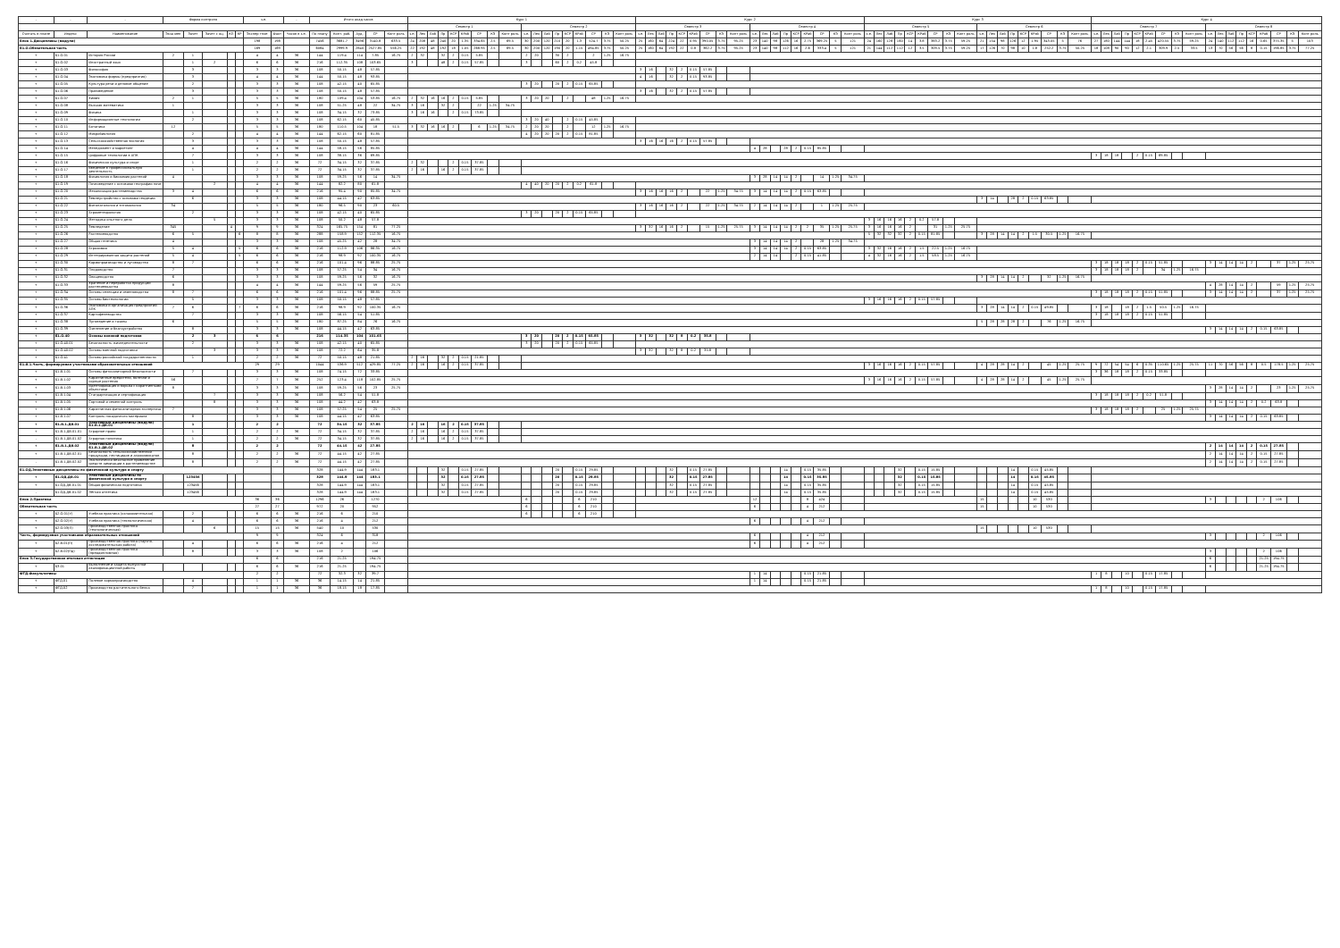| - | - | - | Форма контроля | | | | | з.е. | | - | Итого акад.часов | | | | | Курс 1 | | | | | | | | | | | | | | | | | | Курс 2 | | | | | | | | | | | | | | | | | | Курс 3 | | | | | | | | | | | | | | | | | | Курс 4 | | | | | | | | | | | | | | | | | |
| --- | --- | --- | --- | --- | --- | --- | --- | --- | --- | --- | --- | --- | --- | --- | --- | --- | --- | --- | --- | --- | --- | --- | --- | --- | --- | --- | --- | --- | --- | --- | --- | --- | --- | --- | --- | --- | --- | --- | --- | --- | --- | --- | --- | --- | --- | --- | --- | --- | --- | --- | --- | --- | --- | --- | --- | --- | --- | --- | --- | --- | --- | --- | --- | --- | --- | --- | --- | --- | --- | --- | --- | --- | --- | --- | --- | --- | --- | --- | --- | --- | --- | --- | --- | --- | --- | --- | --- |
| | | | | | | | | | | | | | | | | Семестр 1 | | | | | | | | | Семестр 2 | | | | | | | | | Семестр 3 | | | | | | | | | Семестр 4 | | | | | | | | | Семестр 5 | | | | | | | | | Семестр 6 | | | | | | | | | Семестр 7 | | | | | | | | | Семестр 8 | | | | | | | | |
| Считать в плане | Индекс | Наименование | Экза мен | Зачет | Зачет с оц. | КП | КР | Экспер тное | Факт | Часов в з.е. | По плану | Конт. раб. | Ауд. | СР | Конт роль | з.е. | Лек | Лаб | Пр | КСР | КРаб | СР | КЭ | Конт роль | з.е. | Лек | Лаб | Пр | КСР | КРаб | СР | КЭ | Конт роль | з.е. | Лек | Лаб | Пр | КСР | КРаб | СР | КЭ | Конт роль | з.е. | Лек | Лаб | Пр | КСР | КРаб | СР | КЭ | Конт роль | з.е. | Лек | Лаб | Пр | КСР | КРаб | СР | КЭ | Конт роль | з.е. | Лек | Лаб | Пр | КСР | КРаб | СР | КЭ | Конт роль | з.е. | Лек | Лаб | Пр | КСР | КРаб | СР | КЭ | Конт роль | з.е. | Лек | Лаб | Пр | КСР | КРаб | СР | КЭ | Конт роль |
| Блок 1.Дисциплины (модули) | | | | | | | | 198 | 198 | | 7456 | 3681.7 | 3496 | 3140.8 | 633.5 | 24 | 208 | 48 | 240 | 20 | 1.35 | 334.65 | 2.5 | 69.5 | 30 | 200 | 120 | 210 | 20 | 1.3 | 524.7 | 3.75 | 50.25 | 25 | 160 | 64 | 224 | 22 | 0.95 | 390.05 | 3.75 | 95.25 | 23 | 140 | 98 | 126 | 16 | 2.75 | 369.25 | 5 | 121 | 24 | 160 | 128 | 160 | 14 | 3.8 | 383.2 | 3.75 | 59.25 | 21 | 154 | 98 | 126 | 12 | 1.95 | 343.05 | 5 | 76 | 27 | 180 | 144 | 144 | 18 | 2.45 | 420.55 | 3.75 | 59.25 | 24 | 140 | 112 | 112 | 16 | 0.65 | 375.35 | 5 | 103 |
| Б1.О.Обязательная часть | | | | | | | | 169 | 169 | | 6084 | 2999.9 | 2840 | 2527.85 | 556.25 | 22 | 192 | 48 | 192 | 18 | 1.05 | 268.95 | 2.5 | 69.5 | 30 | 200 | 120 | 190 | 20 | 1.15 | 494.85 | 3.75 | 50.25 | 25 | 160 | 64 | 192 | 22 | 0.8 | 362.2 | 3.75 | 95.25 | 23 | 140 | 98 | 112 | 16 | 2.6 | 333.4 | 5 | 121 | 21 | 144 | 112 | 112 | 12 | 3.5 | 309.5 | 3.75 | 59.25 | 17 | 126 | 70 | 98 | 10 | 1.8 | 252.2 | 3.75 | 50.25 | 18 | 108 | 90 | 90 | 12 | 2.1 | 309.9 | 2.5 | 33.5 | 13 | 70 | 56 | 56 | 8 | 0.15 | 196.85 | 3.75 | 77.25 |
| + | Б1.О.01 | История России | 2 | 1 | | | | 4 | 4 | 36 | 144 | 119.4 | 114 | 7.85 | 16.75 | 2 | 32 | | 32 | 2 | 0.15 | 5.85 | | | 2 | 20 | | 30 | 2 | | 2 | 1.25 | 16.75 | | | | | | | | | | | | | | | | | | | | | | | | | | | | | | | | | | | | | | | | | | | | | | | | | | | | | | |
| + | Б1.О.02 | Иностранный язык | | 1 | 2 | | | 6 | 6 | 36 | 216 | 112.35 | 108 | 103.65 | | 3 | | | 48 | 2 | 0.15 | 57.85 | | | 3 | | | 60 | 2 | 0.2 | 45.8 | | | | | | | | | | | | | | | | | | | | | | | | | | | | | | | | | | | | | | | | | | | | | | | | | | | | | | | | |
| + | Б1.О.03 | Философия | | 3 | | | | 3 | 3 | 36 | 108 | 50.15 | 48 | 57.85 | | | | | | | | | | | | | | | | | | | | 3 | 16 | | 32 | 2 | 0.15 | 57.85 | | | | | | | | | | | | | | | | | | | | | | | | | | | | | | | | | | | | | | | | | | | | | | | |
| + | Б1.О.04 | Экономика фирмы (предприятия) | | 3 | | | | 4 | 4 | 36 | 144 | 50.15 | 48 | 93.85 | | | | | | | | | | | | | | | | | | | | 4 | 16 | | 32 | 2 | 0.15 | 93.85 | | | | | | | | | | | | | | | | | | | | | | | | | | | | | | | | | | | | | | | | | | | | | | | |
| + | Б1.О.05 | Культура речи и деловое общение | | 2 | | | | 3 | 3 | 36 | 108 | 42.15 | 40 | 65.85 | | | | | | | | | | | 3 | 20 | | 20 | 2 | 0.15 | 65.85 | | | | | | | | | | | | | | | | | | | | | | | | | | | | | | | | | | | | | | | | | | | | | | | | | | | | | | | | |
| + | Б1.О.06 | Правоведение | | 3 | | | | 3 | 3 | 36 | 108 | 50.15 | 48 | 57.85 | | | | | | | | | | | | | | | | | | | | 3 | 16 | | 32 | 2 | 0.15 | 57.85 | | | | | | | | | | | | | | | | | | | | | | | | | | | | | | | | | | | | | | | | | | | | | | | |
| + | Б1.О.07 | Химия | 2 | 1 | | | | 5 | 5 | 36 | 180 | 109.4 | 104 | 53.85 | 16.75 | 2 | 32 | 16 | 16 | 2 | 0.15 | 5.85 | | | 3 | 20 | 20 | | 2 | | 48 | 1.25 | 16.75 | | | | | | | | | | | | | | | | | | | | | | | | | | | | | | | | | | | | | | | | | | | | | | | | | | | | | | |
| + | Б1.О.08 | Высшая математика | 1 | | | | | 3 | 3 | 36 | 108 | 51.25 | 48 | 22 | 34.75 | 3 | 16 | | 32 | 2 | | 22 | 1.25 | 34.75 | | | | | | | | | | | | | | | | | | | | | | | | | | | | | | | | | | | | | | | | | | | | | | | | | | | | | | | | | | | | | | | |
| + | Б1.О.09 | Физика | | 1 | | | | 3 | 3 | 36 | 108 | 34.15 | 32 | 73.85 | | 3 | 16 | 16 | | 2 | 0.15 | 73.85 | | | | | | | | | | | | | | | | | | | | | | | | | | | | | | | | | | | | | | | | | | | | | | | | | | | | | | | | | | | | | | | | | |
| + | Б1.О.10 | Информационные технологии | | 2 | | | | 3 | 3 | 36 | 108 | 62.15 | 60 | 45.85 | | | | | | | | | | | 3 | 20 | 40 | | 2 | 0.15 | 45.85 | | | | | | | | | | | | | | | | | | | | | | | | | | | | | | | | | | | | | | | | | | | | | | | | | | | | | | | | |
| + | Б1.О.11 | Ботаника | 12 | | | | | 5 | 5 | 36 | 180 | 110.5 | 104 | 18 | 51.5 | 3 | 32 | 16 | 16 | 2 | | 6 | 1.25 | 34.75 | 2 | 20 | 20 | | 2 | | 12 | 1.25 | 16.75 | | | | | | | | | | | | | | | | | | | | | | | | | | | | | | | | | | | | | | | | | | | | | | | | | | | | | | |
| + | Б1.О.12 | Микробиология | | 2 | | | | 4 | 4 | 36 | 144 | 62.15 | 60 | 81.85 | | | | | | | | | | | 4 | 20 | 20 | 20 | 2 | 0.15 | 81.85 | | | | | | | | | | | | | | | | | | | | | | | | | | | | | | | | | | | | | | | | | | | | | | | | | | | | | | | | |
| + | Б1.О.13 | Сельскохозяйственная экология | | 3 | | | | 3 | 3 | 36 | 108 | 50.15 | 48 | 57.85 | | | | | | | | | | | | | | | | | | | | 3 | 16 | 16 | 16 | 2 | 0.15 | 57.85 | | | | | | | | | | | | | | | | | | | | | | | | | | | | | | | | | | | | | | | | | | | | | | | |
| + | Б1.О.14 | Менеджмент и маркетинг | | 4 | | | | 4 | 4 | 36 | 144 | 58.15 | 56 | 85.85 | | | | | | | | | | | | | | | | | | | | | | | | | | | | | 4 | 28 | | 28 | 2 | 0.15 | 85.85 | | | | | | | | | | | | | | | | | | | | | | | | | | | | | | | | | | | | | | |
| + | Б1.О.15 | Цифровые технологии в АПК | | 7 | | | | 3 | 3 | 36 | 108 | 38.15 | 36 | 69.85 | | | | | | | | | | | | | | | | | | | | | | | | | | | | | | | | | | | | | | | | | | | | | | | | | | | | | | | | 3 | 18 | 18 | | 2 | 0.15 | 69.85 | | | | | | | | | | | |
| + | Б1.О.16 | Физическая культура и спорт | | 1 | | | | 2 | 2 | 36 | 72 | 34.15 | 32 | 37.85 | | 2 | 32 | | | 2 | 0.15 | 37.85 | | | | | | | | | | | | | | | | | | | | | | | | | | | | | | | | | | | | | | | | | | | | | | | | | | | | | | | | | | | | | | | | | |
| + | Б1.О.17 | Введение в профессиональную деятельность | | 1 | | | | 2 | 2 | 36 | 72 | 34.15 | 32 | 37.85 | | 2 | 16 | | 16 | 2 | 0.15 | 37.85 | | | | | | | | | | | | | | | | | | | | | | | | | | | | | | | | | | | | | | | | | | | | | | | | | | | | | | | | | | | | | | | | | |
| + | Б1.О.18 | Физиология и биохимия растений | 4 | | | | | 3 | 3 | 36 | 108 | 59.25 | 56 | 14 | 34.75 | | | | | | | | | | | | | | | | | | | | | | | | | | | | 3 | 28 | 14 | 14 | 2 | | 14 | 1.25 | 34.75 | | | | | | | | | | | | | | | | | | | | | | | | | | | | | | | | | | | | |
| + | Б1.О.19 | Почвоведение с основами географии почв | | | 2 | | | 4 | 4 | 36 | 144 | 82.2 | 80 | 61.8 | | | | | | | | | | | 4 | 40 | 20 | 20 | 2 | 0.2 | 61.8 | | | | | | | | | | | | | | | | | | | | | | | | | | | | | | | | | | | | | | | | | | | | | | | | | | | | | | | | |
| + | Б1.О.20 | Механизация растениеводства | 3 | 4 | | | | 6 | 6 | 36 | 216 | 95.4 | 90 | 85.85 | 34.75 | | | | | | | | | | | | | | | | | | | 3 | 16 | 16 | 16 | 2 | | 22 | 1.25 | 34.75 | 3 | 14 | 14 | 14 | 2 | 0.15 | 63.85 | | | | | | | | | | | | | | | | | | | | | | | | | | | | | | | | | | | | | | |
| + | Б1.О.21 | Землеустройство с основами геодезии | | 6 | | | | 3 | 3 | 36 | 108 | 44.15 | 42 | 63.85 | | | | | | | | | | | | | | | | | | | | | | | | | | | | | | | | | | | | | | | | | | | | | | | 3 | 14 | | 28 | 2 | 0.15 | 63.85 | | | | | | | | | | | | | | | | | | | | |
| + | Б1.О.22 | Фитопатология и энтомология | 34 | | | | | 5 | 5 | 36 | 180 | 96.5 | 90 | 23 | 60.5 | | | | | | | | | | | | | | | | | | | 3 | 16 | 16 | 16 | 2 | | 22 | 1.25 | 34.75 | 2 | 14 | 14 | 14 | 2 | | 1 | 1.25 | 25.75 | | | | | | | | | | | | | | | | | | | | | | | | | | | | | | | | | | | | |
| + | Б1.О.23 | Агрометеорология | | 2 | | | | 3 | 3 | 36 | 108 | 42.15 | 40 | 65.85 | | | | | | | | | | | 3 | 20 | | 20 | 2 | 0.15 | 65.85 | | | | | | | | | | | | | | | | | | | | | | | | | | | | | | | | | | | | | | | | | | | | | | | | | | | | | | | | |
| + | Б1.О.24 | Методика опытного дела | | | 5 | | | 3 | 3 | 36 | 108 | 50.2 | 48 | 57.8 | | | | | | | | | | | | | | | | | | | | | | | | | | | | | | | | | | | | | | 3 | 16 | 16 | 16 | 2 | 0.2 | 57.8 | | | | | | | | | | | | | | | | | | | | | | | | | | | | | |
| + | Б1.О.25 | Земледелие | 345 | | | 4 | | 9 | 9 | 36 | 324 | 165.75 | 154 | 81 | 77.25 | | | | | | | | | | | | | | | | | | | 3 | 32 | 16 | 16 | 2 | | 15 | 1.25 | 25.75 | 3 | 14 | 14 | 14 | 2 | 2 | 35 | 1.25 | 25.75 | 3 | 16 | 16 | 16 | 2 | | 31 | 1.25 | 25.75 | | | | | | | | | | | | | | | | | | | | | | | | | | | |
| + | Б1.О.26 | Растениеводство | 6 | 5 | | | 6 | 8 | 8 | 36 | 288 | 158.9 | 152 | 112.35 | 16.75 | | | | | | | | | | | | | | | | | | | | | | | | | | | | | | | | | | | | | 5 | 32 | 32 | 32 | 2 | 0.15 | 81.85 | | | 3 | 28 | 14 | 14 | 2 | 1.5 | 30.5 | 1.25 | 16.75 | | | | | | | | | | | | | | | | | | |
| + | Б1.О.27 | Общая генетика | 4 | | | | | 3 | 3 | 36 | 108 | 45.25 | 42 | 28 | 34.75 | | | | | | | | | | | | | | | | | | | | | | | | | | | | 3 | 14 | 14 | 14 | 2 | | 28 | 1.25 | 34.75 | | | | | | | | | | | | | | | | | | | | | | | | | | | | | | | | | | | | |
| + | Б1.О.28 | Агрохимия | 5 | 4 | | | 5 | 6 | 6 | 36 | 216 | 112.9 | 106 | 86.35 | 16.75 | | | | | | | | | | | | | | | | | | | | | | | | | | | | 3 | 14 | 14 | 14 | 2 | 0.15 | 63.85 | | | 3 | 32 | 16 | 16 | 2 | 1.5 | 22.5 | 1.25 | 16.75 | | | | | | | | | | | | | | | | | | | | | | | | | | | |
| + | Б1.О.29 | Интегрированная защита растений | 5 | 4 | | | 5 | 6 | 6 | 36 | 216 | 98.9 | 92 | 100.35 | 16.75 | | | | | | | | | | | | | | | | | | | | | | | | | | | | 2 | 14 | 14 | | 2 | 0.15 | 41.85 | | | 4 | 32 | 16 | 16 | 2 | 1.5 | 58.5 | 1.25 | 16.75 | | | | | | | | | | | | | | | | | | | | | | | | | | | |
| + | Б1.О.30 | Кормопроизводство и луговодство | 8 | 7 | | | | 6 | 6 | 36 | 216 | 101.4 | 96 | 88.85 | 25.75 | | | | | | | | | | | | | | | | | | | | | | | | | | | | | | | | | | | | | | | | | | | | | | | | | | | | | | | 3 | 18 | 18 | 18 | 2 | 0.15 | 51.85 | | | 3 | 14 | 14 | 14 | 2 | | 37 | 1.25 | 25.75 |
| + | Б1.О.31 | Плодоводство | 7 | | | | | 3 | 3 | 36 | 108 | 57.25 | 54 | 34 | 16.75 | | | | | | | | | | | | | | | | | | | | | | | | | | | | | | | | | | | | | | | | | | | | | | | | | | | | | | | 3 | 18 | 18 | 18 | 2 | | 34 | 1.25 | 16.75 | | | | | | | | | |
| + | Б1.О.32 | Овощеводство | 6 | | | | | 3 | 3 | 36 | 108 | 59.25 | 56 | 32 | 16.75 | | | | | | | | | | | | | | | | | | | | | | | | | | | | | | | | | | | | | | | | | | | | | | 3 | 28 | 14 | 14 | 2 | | 32 | 1.25 | 16.75 | | | | | | | | | | | | | | | | | | |
| + | Б1.О.33 | Хранение и переработка продукции растениеводства | 8 | | | | | 4 | 4 | 36 | 144 | 59.25 | 56 | 59 | 25.75 | | | | | | | | | | | | | | | | | | | | | | | | | | | | | | | | | | | | | | | | | | | | | | | | | | | | | | | | | | | | | | | | 4 | 28 | 14 | 14 | 2 | | 59 | 1.25 | 25.75 |
| + | Б1.О.34 | Основы селекции и семеноводства | 8 | 7 | | | | 6 | 6 | 36 | 216 | 101.4 | 96 | 88.85 | 25.75 | | | | | | | | | | | | | | | | | | | | | | | | | | | | | | | | | | | | | | | | | | | | | | | | | | | | | | | 3 | 18 | 18 | 18 | 2 | 0.15 | 51.85 | | | 3 | 14 | 14 | 14 | 2 | | 37 | 1.25 | 25.75 |
| + | Б1.О.35 | Основы биотехнологии | | 5 | | | | 3 | 3 | 36 | 108 | 50.15 | 48 | 57.85 | | | | | | | | | | | | | | | | | | | | | | | | | | | | | | | | | | | | | | 3 | 16 | 16 | 16 | 2 | 0.15 | 57.85 | | | | | | | | | | | | | | | | | | | | | | | | | | | | | |
| + | Б1.О.36 | Экономика и организация предприятий АПК | 7 | 6 | | | 7 | 6 | 6 | 36 | 216 | 98.9 | 92 | 100.35 | 16.75 | | | | | | | | | | | | | | | | | | | | | | | | | | | | | | | | | | | | | | | | | | | | | | 3 | 28 | 14 | 14 | 2 | 0.15 | 49.85 | | | 3 | 18 | | 18 | 2 | 1.5 | 50.5 | 1.25 | 16.75 | | | | | | | | | |
| + | Б1.О.37 | Картофелеводство | | 7 | | | | 3 | 3 | 36 | 108 | 56.15 | 54 | 51.85 | | | | | | | | | | | | | | | | | | | | | | | | | | | | | | | | | | | | | | | | | | | | | | | | | | | | | | | | 3 | 18 | 18 | 18 | 2 | 0.15 | 51.85 | | | | | | | | | | | |
| + | Б1.О.38 | Луговедение и газоны | 6 | | | | | 5 | 5 | 36 | 180 | 87.25 | 84 | 76 | 16.75 | | | | | | | | | | | | | | | | | | | | | | | | | | | | | | | | | | | | | | | | | | | | | | 5 | 28 | 28 | 28 | 2 | | 76 | 1.25 | 16.75 | | | | | | | | | | | | | | | | | | |
| + | Б1.О.39 | Озеленение и благоустройство | | 8 | | | | 3 | 3 | 36 | 108 | 44.15 | 42 | 63.85 | | | | | | | | | | | | | | | | | | | | | | | | | | | | | | | | | | | | | | | | | | | | | | | | | | | | | | | | | | | | | | | | | 3 | 14 | 14 | 14 | 2 | 0.15 | 63.85 | | |
| + | Б1.О.40 | Основы военной подготовки | | 2 | 3 | | | 6 | 6 | | 216 | 114.35 | 104 | 101.65 | | | | | | | | | | | 3 | 20 | | 20 | 2 | 0.15 | 65.85 | | | 3 | 32 | | 32 | 8 | 0.2 | 35.8 | | | | | | | | | | | | | | | | | | | | | | | | | | | | | | | | | | | | | | | | | | | | | | | |
| + | Б1.О.40.01 | Безопасность жизнедеятельности | | 2 | | | | 3 | 3 | 36 | 108 | 42.15 | 40 | 65.85 | | | | | | | | | | | 3 | 20 | | 20 | 2 | 0.15 | 65.85 | | | | | | | | | | | | | | | | | | | | | | | | | | | | | | | | | | | | | | | | | | | | | | | | | | | | | | | | |
| + | Б1.О.40.02 | Основы военной подготовки | | | 3 | | | 3 | 3 | 36 | 108 | 72.2 | 64 | 35.8 | | | | | | | | | | | | | | | | | | | | 3 | 32 | | 32 | 8 | 0.2 | 35.8 | | | | | | | | | | | | | | | | | | | | | | | | | | | | | | | | | | | | | | | | | | | | | | | |
| + | Б1.О.41 | Основы российской государственности | | 1 | | | | 2 | 2 | 36 | 72 | 50.15 | 48 | 21.85 | | 2 | 16 | | 32 | 2 | 0.15 | 21.85 | | | | | | | | | | | | | | | | | | | | | | | | | | | | | | | | | | | | | | | | | | | | | | | | | | | | | | | | | | | | | | | | | |
| Б1.В.1.Часть, формируемая участниками образовательных отношений | | | | | | | | 29 | 29 | | 1044 | 536.9 | 512 | 429.85 | 77.25 | 2 | 16 | | 16 | 2 | 0.15 | 37.85 | | | | | | | | | | | | | | | | | | | | | | | | | | | | | | 3 | 16 | 16 | 16 | 2 | 0.15 | 57.85 | | | 4 | 28 | 28 | 14 | 2 | | 45 | 1.25 | 25.75 | 9 | 72 | 54 | 54 | 6 | 0.35 | 110.65 | 1.25 | 25.75 | 11 | 70 | 56 | 56 | 8 | 0.5 | 178.5 | 1.25 | 25.75 |
| + | Б1.В.1.01 | Основы фитосанитарной безопасности | | 7 | | | | 3 | 3 | 36 | 108 | 74.15 | 72 | 33.85 | | | | | | | | | | | | | | | | | | | | | | | | | | | | | | | | | | | | | | | | | | | | | | | | | | | | | | | | 3 | 36 | 18 | 18 | 2 | 0.15 | 33.85 | | | | | | | | | | | |
| + | Б1.В.1.02 | Карантинные вредители, болезни и сорные растения | 56 | | | | | 7 | 7 | 36 | 252 | 123.4 | 118 | 102.85 | 25.75 | | | | | | | | | | | | | | | | | | | | | | | | | | | | | | | | | | | | | 3 | 16 | 16 | 16 | 2 | 0.15 | 57.85 | | | 4 | 28 | 28 | 14 | 2 | | 45 | 1.25 | 25.75 | | | | | | | | | | | | | | | | | | |
| + | Б1.В.1.03 | Идентификация и борьба с карантинными объектами | 8 | | | | | 3 | 3 | 36 | 108 | 59.25 | 56 | 23 | 25.75 | | | | | | | | | | | | | | | | | | | | | | | | | | | | | | | | | | | | | | | | | | | | | | | | | | | | | | | | | | | | | | | | 3 | 28 | 14 | 14 | 2 | | 23 | 1.25 | 25.75 |
| + | Б1.В.1.04 | Стандартизация и сертификация | | | 7 | | | 3 | 3 | 36 | 108 | 56.2 | 54 | 51.8 | | | | | | | | | | | | | | | | | | | | | | | | | | | | | | | | | | | | | | | | | | | | | | | | | | | | | | | | 3 | 18 | 18 | 18 | 2 | 0.2 | 51.8 | | | | | | | | | | | |
| + | Б1.В.1.05 | Сортовой и семенной контроль | | | 8 | | | 3 | 3 | 36 | 108 | 44.2 | 42 | 63.8 | | | | | | | | | | | | | | | | | | | | | | | | | | | | | | | | | | | | | | | | | | | | | | | | | | | | | | | | | | | | | | | | | 3 | 14 | 14 | 14 | 2 | 0.2 | 63.8 | | |
| + | Б1.В.1.06 | Карантинная фитосанитарная экспертиза | 7 | | | | | 3 | 3 | 36 | 108 | 57.25 | 54 | 25 | 25.75 | | | | | | | | | | | | | | | | | | | | | | | | | | | | | | | | | | | | | | | | | | | | | | | | | | | | | | | 3 | 18 | 18 | 18 | 2 | | 25 | 1.25 | 25.75 | | | | | | | | | |
| + | Б1.В.1.07 | Контроль посадочного материала | | 8 | | | | 3 | 3 | 36 | 108 | 44.15 | 42 | 63.85 | | | | | | | | | | | | | | | | | | | | | | | | | | | | | | | | | | | | | | | | | | | | | | | | | | | | | | | | | | | | | | | | | 3 | 14 | 14 | 14 | 2 | 0.15 | 63.85 | | |
| + | Б1.В.1.ДВ.01 | Элективные дисциплины (модули) Б1.В.1.ДВ.01 | | 1 | | | | 2 | 2 | | 72 | 34.15 | 32 | 37.85 | | 2 | 16 | | 16 | 2 | 0.15 | 37.85 | | | | | | | | | | | | | | | | | | | | | | | | | | | | | | | | | | | | | | | | | | | | | | | | | | | | | | | | | | | | | | | | | |
| + | Б1.В.1.ДВ.01.01 | Аграрное право | | 1 | | | | 2 | 2 | 36 | 72 | 34.15 | 32 | 37.85 | | 2 | 16 | | 16 | 2 | 0.15 | 37.85 | | | | | | | | | | | | | | | | | | | | | | | | | | | | | | | | | | | | | | | | | | | | | | | | | | | | | | | | | | | | | | | | | |
| - | Б1.В.1.ДВ.01.02 | Аграрная политика | | 1 | | | | 2 | 2 | 36 | 72 | 34.15 | 32 | 37.85 | | 2 | 16 | | 16 | 2 | 0.15 | 37.85 | | | | | | | | | | | | | | | | | | | | | | | | | | | | | | | | | | | | | | | | | | | | | | | | | | | | | | | | | | | | | | | | | |
| + | Б1.В.1.ДВ.02 | Элективные дисциплины (модули) Б1.В.1.ДВ.02 | | 8 | | | | 2 | 2 | | 72 | 44.15 | 42 | 27.85 | | | | | | | | | | | | | | | | | | | | | | | | | | | | | | | | | | | | | | | | | | | | | | | | | | | | | | | | | | | | | | | | | 2 | 14 | 14 | 14 | 2 | 0.15 | 27.85 | | |
| + | Б1.В.1.ДВ.02.01 | Безопасность сельскохозяйственной продукции, пестицидов и агрохимикатов | | 8 | | | | 2 | 2 | 36 | 72 | 44.15 | 42 | 27.85 | | | | | | | | | | | | | | | | | | | | | | | | | | | | | | | | | | | | | | | | | | | | | | | | | | | | | | | | | | | | | | | | | 2 | 14 | 14 | 14 | 2 | 0.15 | 27.85 | | |
| - | Б1.В.1.ДВ.02.02 | Экологически безопасное применение средств химизации в растениеводстве | | 8 | | | | 2 | 2 | 36 | 72 | 44.15 | 42 | 27.85 | | | | | | | | | | | | | | | | | | | | | | | | | | | | | | | | | | | | | | | | | | | | | | | | | | | | | | | | | | | | | | | | | 2 | 14 | 14 | 14 | 2 | 0.15 | 27.85 | | |
| Б1.ОД.Элективные дисциплины по физической культуре и спорту | | | | | | | | | | | 328 | 144.9 | 144 | 183.1 | | | | | 32 | | 0.15 | 27.85 | | | | | | 20 | | 0.15 | 29.85 | | | | | | 32 | | 0.15 | 27.85 | | | | | | 14 | | 0.15 | 35.85 | | | | | | 32 | | 0.15 | 15.85 | | | | | | 14 | | 0.15 | 45.85 | | | | | | | | | | | | | | | | | | | | |
| + | Б1.ОД.ДВ.01 | Элективные дисциплины по физической культуре и спорту | | 123456 | | | | | | | 328 | 144.9 | 144 | 183.1 | | | | | 32 | | 0.15 | 27.85 | | | | | | 20 | | 0.15 | 29.85 | | | | | | 32 | | 0.15 | 27.85 | | | | | | 14 | | 0.15 | 35.85 | | | | | | 32 | | 0.15 | 15.85 | | | | | | 14 | | 0.15 | 45.85 | | | | | | | | | | | | | | | | | | | | |
| + | Б1.ОД.ДВ.01.01 | Общая физическая подготовка | | 123456 | | | | | | | 328 | 144.9 | 144 | 183.1 | | | | | 32 | | 0.15 | 27.85 | | | | | | 20 | | 0.15 | 29.85 | | | | | | 32 | | 0.15 | 27.85 | | | | | | 14 | | 0.15 | 35.85 | | | | | | 32 | | 0.15 | 15.85 | | | | | | 14 | | 0.15 | 45.85 | | | | | | | | | | | | | | | | | | | | |
| - | Б1.ОД.ДВ.01.02 | Лёгкая атлетика | | 123456 | | | | | | | 328 | 144.9 | 144 | 183.1 | | | | | 32 | | 0.15 | 27.85 | | | | | | 20 | | 0.15 | 29.85 | | | | | | 32 | | 0.15 | 27.85 | | | | | | 14 | | 0.15 | 35.85 | | | | | | 32 | | 0.15 | 15.85 | | | | | | 14 | | 0.15 | 45.85 | | | | | | | | | | | | | | | | | | | | |
| Блок 2.Практика | | | | | | | | 36 | 36 | | 1296 | 26 | | 1270 | | | | | | | | | | | 6 | | | | | 6 | 210 | | | | | | | | | | | | 12 | | | | | 8 | 424 | | | | | | | | | | | | 15 | | | | | 10 | 530 | | | | | | | | | | | | 3 | | | | | 2 | 106 | | |
| Обязательная часть | | | | | | | | 27 | 27 | | 972 | 20 | | 952 | | | | | | | | | | | 6 | | | | | 6 | 210 | | | | | | | | | | | | 6 | | | | | 4 | 212 | | | | | | | | | | | | 15 | | | | | 10 | 530 | | | | | | | | | | | | | | | | | | | | |
| + | Б2.О.01(У) | Учебная практика (ознакомительная) | | 2 | | | | 6 | 6 | 36 | 216 | 6 | | 210 | | | | | | | | | | | 6 | | | | | 6 | 210 | | | | | | | | | | | | | | | | | | | | | | | | | | | | | | | | | | | | | | | | | | | | | | | | | | | | | | | | |
| + | Б2.О.02(У) | Учебная практика (технологическая) | | 4 | | | | 6 | 6 | 36 | 216 | 4 | | 212 | | | | | | | | | | | | | | | | | | | | | | | | | | | | | 6 | | | | | 4 | 212 | | | | | | | | | | | | | | | | | | | | | | | | | | | | | | | | | | | | | | |
| + | Б2.О.03(П) | Производственная практика (технологическая) | | | 6 | | | 15 | 15 | 36 | 540 | 10 | | 530 | | | | | | | | | | | | | | | | | | | | | | | | | | | | | | | | | | | | | | | | | | | | | | | 15 | | | | | 10 | 530 | | | | | | | | | | | | | | | | | | | | |
| Часть, формируемая участниками образовательных отношений | | | | | | | | 9 | 9 | | 324 | 6 | | 318 | | | | | | | | | | | | | | | | | | | | | | | | | | | | | 6 | | | | | 4 | 212 | | | | | | | | | | | | | | | | | | | | | | | | | | | | | | 3 | | | | | 2 | 106 | | |
| + | Б2.В.01(П) | Производственная практика (научно-исследовательская работа) | | 4 | | | | 6 | 6 | 36 | 216 | 4 | | 212 | | | | | | | | | | | | | | | | | | | | | | | | | | | | | 6 | | | | | 4 | 212 | | | | | | | | | | | | | | | | | | | | | | | | | | | | | | | | | | | | | | |
| + | Б2.В.02(Пд) | Производственная практика (преддипломная) | | 8 | | | | 3 | 3 | 36 | 108 | 2 | | 106 | | | | | | | | | | | | | | | | | | | | | | | | | | | | | | | | | | | | | | | | | | | | | | | | | | | | | | | | | | | | | | | | | 3 | | | | | 2 | 106 | | |
| Блок 3.Государственная итоговая аттестация | | | | | | | | 6 | 6 | | 216 | 21.25 | | 194.75 | | | | | | | | | | | | | | | | | | | | | | | | | | | | | | | | | | | | | | | | | | | | | | | | | | | | | | | | | | | | | | | | | 6 | | | | | 21.25 | 194.75 | | |
| + | Б3.01 | Выполнение и защита выпускной квалификационной работы | | | | | | 6 | 6 | 36 | 216 | 21.25 | | 194.75 | | | | | | | | | | | | | | | | | | | | | | | | | | | | | | | | | | | | | | | | | | | | | | | | | | | | | | | | | | | | | | | | | 6 | | | | | 21.25 | 194.75 | | |
| ФТД.Факультативы | | | | | | | | 2 | 2 | | 72 | 32.3 | 32 | 39.7 | | | | | | | | | | | | | | | | | | | | | | | | | | | | | 1 | 14 | | | | 0.15 | 21.85 | | | | | | | | | | | | | | | | | | | | | 1 | 8 | | 10 | | 0.15 | 17.85 | | | | | | | | | | | |
| + | ФТД.01 | Полевое кормопроизводство | | 4 | | | | 1 | 1 | 36 | 36 | 14.15 | 14 | 21.85 | | | | | | | | | | | | | | | | | | | | | | | | | | | | | 1 | 14 | | | | 0.15 | 21.85 | | | | | | | | | | | | | | | | | | | | | | | | | | | | | | | | | | | | | | |
| + | ФТД.02 | Производство растительного белка | | 7 | | | | 1 | 1 | 36 | 36 | 18.15 | 18 | 17.85 | | | | | | | | | | | | | | | | | | | | | | | | | | | | | | | | | | | | | | | | | | | | | | | | | | | | | | | | 1 | 8 | | 10 | | 0.15 | 17.85 | | | | | | | | | | | |